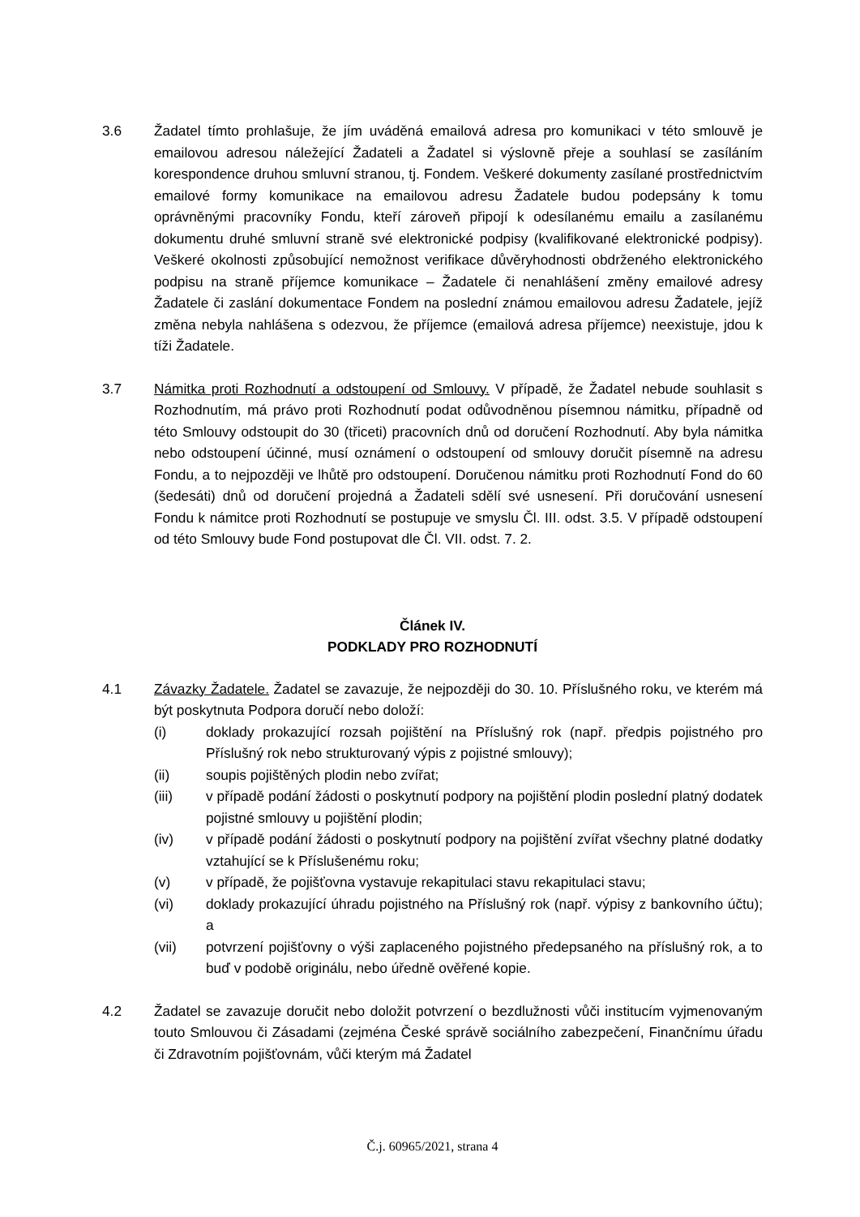3.6 Žadatel tímto prohlašuje, že jím uváděná emailová adresa pro komunikaci v této smlouvě je emailovou adresou náležející Žadateli a Žadatel si výslovně přeje a souhlasí se zasíláním korespondence druhou smluvní stranou, tj. Fondem. Veškeré dokumenty zasílané prostřednictvím emailové formy komunikace na emailovou adresu Žadatele budou podepsány k tomu oprávněnými pracovníky Fondu, kteří zároveň připojí k odesílanému emailu a zasílanému dokumentu druhé smluvní straně své elektronické podpisy (kvalifikované elektronické podpisy). Veškeré okolnosti způsobující nemožnost verifikace důvěryhodnosti obdrženého elektronického podpisu na straně příjemce komunikace – Žadatele či nenahlášení změny emailové adresy Žadatele či zaslání dokumentace Fondem na poslední známou emailovou adresu Žadatele, jejíž změna nebyla nahlášena s odezvou, že příjemce (emailová adresa příjemce) neexistuje, jdou k tíži Žadatele.
3.7 Námitka proti Rozhodnutí a odstoupení od Smlouvy. V případě, že Žadatel nebude souhlasit s Rozhodnutím, má právo proti Rozhodnutí podat odůvodněnou písemnou námitku, případně od této Smlouvy odstoupit do 30 (třiceti) pracovních dnů od doručení Rozhodnutí. Aby byla námitka nebo odstoupení účinné, musí oznámení o odstoupení od smlouvy doručit písemně na adresu Fondu, a to nejpozději ve lhůtě pro odstoupení. Doručenou námitku proti Rozhodnutí Fond do 60 (šedesáti) dnů od doručení projedná a Žadateli sdělí své usnesení. Při doručování usnesení Fondu k námitce proti Rozhodnutí se postupuje ve smyslu Čl. III. odst. 3.5. V případě odstoupení od této Smlouvy bude Fond postupovat dle Čl. VII. odst. 7. 2.
Článek IV.
PODKLADY PRO ROZHODNUTÍ
4.1 Závazky Žadatele. Žadatel se zavazuje, že nejpozději do 30. 10. Příslušného roku, ve kterém má být poskytnuta Podpora doručí nebo doloží:
(i) doklady prokazující rozsah pojištění na Příslušný rok (např. předpis pojistného pro Příslušný rok nebo strukturovaný výpis z pojistné smlouvy);
(ii) soupis pojištěných plodin nebo zvířat;
(iii) v případě podání žádosti o poskytnutí podpory na pojištění plodin poslední platný dodatek pojistné smlouvy u pojištění plodin;
(iv) v případě podání žádosti o poskytnutí podpory na pojištění zvířat všechny platné dodatky vztahující se k Příslušenému roku;
(v) v případě, že pojišťovna vystavuje rekapitulaci stavu rekapitulaci stavu;
(vi) doklady prokazující úhradu pojistného na Příslušný rok (např. výpisy z bankovního účtu); a
(vii) potvrzení pojišťovny o výši zaplaceného pojistného předepsaného na příslušný rok, a to buď v podobě originálu, nebo úředně ověřené kopie.
4.2 Žadatel se zavazuje doručit nebo doložit potvrzení o bezdlužnosti vůči institucím vyjmenovaným touto Smlouvou či Zásadami (zejména České správě sociálního zabezpečení, Finančnímu úřadu či Zdravotním pojišťovnám, vůči kterým má Žadatel
Č.j. 60965/2021, strana 4